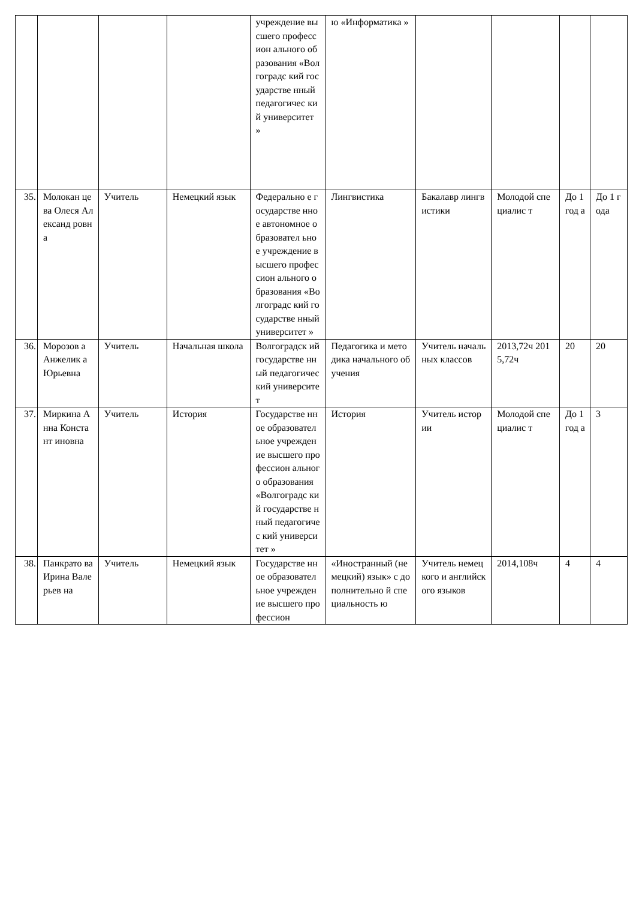| | | | | учреждение высшего профессион ального образования «Волгоградс кий государстве нный педагогичес кий университет » | ю «Информатика » | | | | |
| 35. | Молокан цева Олеся Александ ровна | Учитель | Немецкий язык | Федерально е государстве нное автономное образовател ьное учреждение высшего профессион ального образования «Волгоградс кий государстве нный университет » | Лингвистика | Бакалавр лингвистики | Молодой специалис т | До 1 год а | До 1 года |
| 36. | Морозов а Анжелик а Юрьевна | Учитель | Начальная школа | Волгоградск ий государстве нный педагогичес кий университет | Педагогика и методика начального обучения | Учитель начальных классов | 2013,72ч 2015,72ч | 20 | 20 |
| 37. | Миркина Анна Констант иновна | Учитель | История | Государстве нное образовател ьное учреждение высшего профессион ального образования «Волгоградс кий государстве нный педагогичес кий университет » | История | Учитель истории | Молодой специалис т | До 1 год а | 3 |
| 38. | Панкрато ва Ирина Валерьев на | Учитель | Немецкий язык | Государстве нное образовател ьное учреждение высшего профессион | «Иностранный (немецкий) язык» с дополнительно й специальность ю | Учитель немецкого и английского языков | 2014,108ч | 4 | 4 |